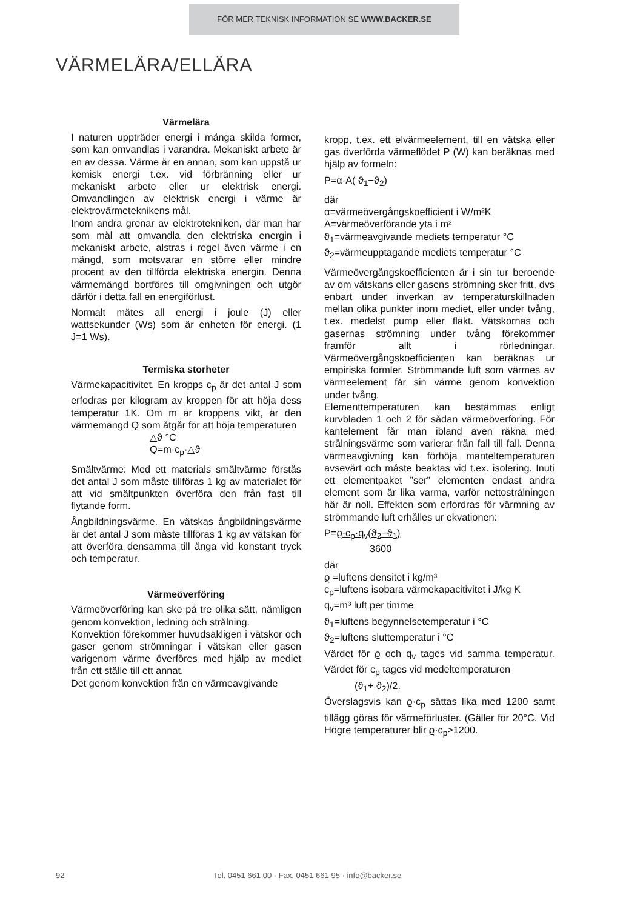FÖR MER TEKNISK INFORMATION SE WWW.BACKER.SE
VÄRMELÄRA/ELLÄRA
Värmelära
I naturen uppträder energi i många skilda former, som kan omvandlas i varandra. Mekaniskt arbete är en av dessa. Värme är en annan, som kan uppstå ur kemisk energi t.ex. vid förbränning eller ur mekaniskt arbete eller ur elektrisk energi. Omvandlingen av elektrisk energi i värme är elektrovärmeteknikens mål.
Inom andra grenar av elektrotekniken, där man har som mål att omvandla den elektriska energin i mekaniskt arbete, alstras i regel även värme i en mängd, som motsvarar en större eller mindre procent av den tillförda elektriska energin. Denna värmemängd bortföres till omgivningen och utgör därför i detta fall en energiförlust.
Normalt mätes all energi i joule (J) eller wattsekunder (Ws) som är enheten för energi. (1 J=1 Ws).
Termiska storheter
Värmekapacitivitet. En kropps c<sub>p</sub> är det antal J som erfodras per kilogram av kroppen för att höja dess temperatur 1K. Om m är kroppens vikt, är den värmemängd Q som åtgår för att höja temperaturen
△ϑ °C
Q=m·c<sub>p</sub>·△ϑ
Smältvärme: Med ett materials smältvärme förstås det antal J som måste tillföras 1 kg av materialet för att vid smältpunkten överföra den från fast till flytande form.
Ångbildningsvärme. En vätskas ångbildningsvärme är det antal J som måste tillföras 1 kg av vätskan för att överföra densamma till ånga vid konstant tryck och temperatur.
Värmeöverföring
Värmeöverföring kan ske på tre olika sätt, nämligen genom konvektion, ledning och strålning.
Konvektion förekommer huvudsakligen i vätskor och gaser genom strömningar i vätskan eller gasen varigenom värme överföres med hjälp av mediet från ett ställe till ett annat.
Det genom konvektion från en värmeavgivande
kropp, t.ex. ett elvärmeelement, till en vätska eller gas överförda värmeflödet P (W) kan beräknas med hjälp av formeln:
P=α·A( ϑ<sub>1</sub>−ϑ<sub>2</sub>)
där
α=värmeövergångskoefficient i W/m²K
A=värmeöverförande yta i m²
ϑ<sub>1</sub>=värmeavgivande mediets temperatur °C
ϑ<sub>2</sub>=värmeupptagande mediets temperatur °C
Värmeövergångskoefficienten är i sin tur beroende av om vätskans eller gasens strömning sker fritt, dvs enbart under inverkan av temperaturskillnaden mellan olika punkter inom mediet, eller under tvång, t.ex. medelst pump eller fläkt. Vätskornas och gasernas strömning under tvång förekommer framför allt i rörledningar. Värmeövergångskoefficienten kan beräknas ur empiriska formler. Strömmande luft som värmes av värmeelement får sin värme genom konvektion under tvång.
Elementtemperaturen kan bestämmas enligt kurvbladen 1 och 2 för sådan värmeöverföring. För kantelement får man ibland även räkna med strålningsvärme som varierar från fall till fall. Denna värmeavgivning kan förhöja manteltemperaturen avsevärt och måste beaktas vid t.ex. isolering. Inuti ett elementpaket ”ser” elementen endast andra element som är lika varma, varför nettostrålningen här är noll. Effekten som erfordras för värmning av strömmande luft erhålles ur ekvationen:
P=ϱ·c<sub>p</sub>·q<sub>v</sub>(ϑ<sub>2</sub>−ϑ<sub>1</sub>)
3600
där
ϱ =luftens densitet i kg/m³
c<sub>p</sub>=luftens isobara värmekapacitivitet i J/kg K
q<sub>v</sub>=m³ luft per timme
ϑ<sub>1</sub>=luftens begynnelsetemperatur i °C
ϑ<sub>2</sub>=luftens sluttemperatur i °C
Värdet för ϱ och q<sub>v</sub> tages vid samma temperatur. Värdet för c<sub>p</sub> tages vid medeltemperaturen
(ϑ<sub>1</sub>+ ϑ<sub>2</sub>)/2.
Överslagsvis kan ϱ·c<sub>p</sub> sättas lika med 1200 samt tillägg göras för värmeförluster. (Gäller för 20°C. Vid Högre temperaturer blir ϱ·c<sub>p</sub>>1200.
92 Tel. 0451 661 00 · Fax. 0451 661 95 · info@backer.se